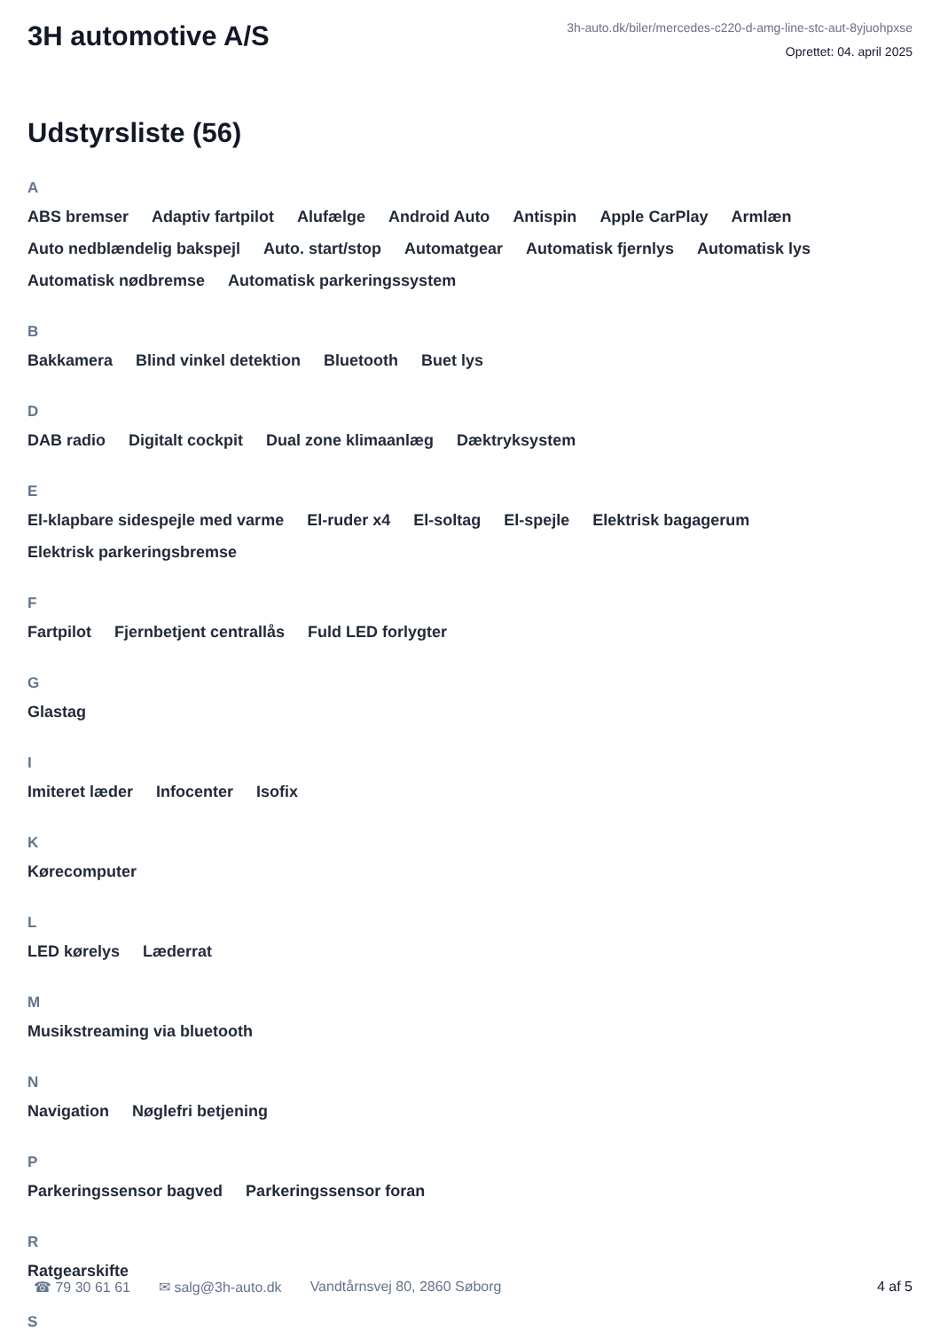3H automotive A/S
3h-auto.dk/biler/mercedes-c220-d-amg-line-stc-aut-8yjuohpxse
Oprettet: 04. april 2025
Udstyrsliste (56)
A
ABS bremser Adaptiv fartpilot Alufælge Android Auto Antispin Apple CarPlay Armlæn Auto nedblændelig bakspejl Auto. start/stop Automatgear Automatisk fjernlys Automatisk lys Automatisk nødbremse Automatisk parkeringssystem
B
Bakkamera Blind vinkel detektion Bluetooth Buet lys
D
DAB radio Digitalt cockpit Dual zone klimaanlæg Dæktryksystem
E
El-klapbare sidespejle med varme El-ruder x4 El-soltag El-spejle Elektrisk bagagerum Elektrisk parkeringsbremse
F
Fartpilot Fjernbetjent centrallås Fuld LED forlygter
G
Glastag
I
Imiteret læder Infocenter Isofix
K
Kørecomputer
L
LED kørelys Læderrat
M
Musikstreaming via bluetooth
N
Navigation Nøglefri betjening
P
Parkeringssensor bagved Parkeringssensor foran
R
Ratgearskifte
S
☎ 79 30 61 61 ✉ salg@3h-auto.dk Vandtårnsvej 80, 2860 Søborg 4 af 5